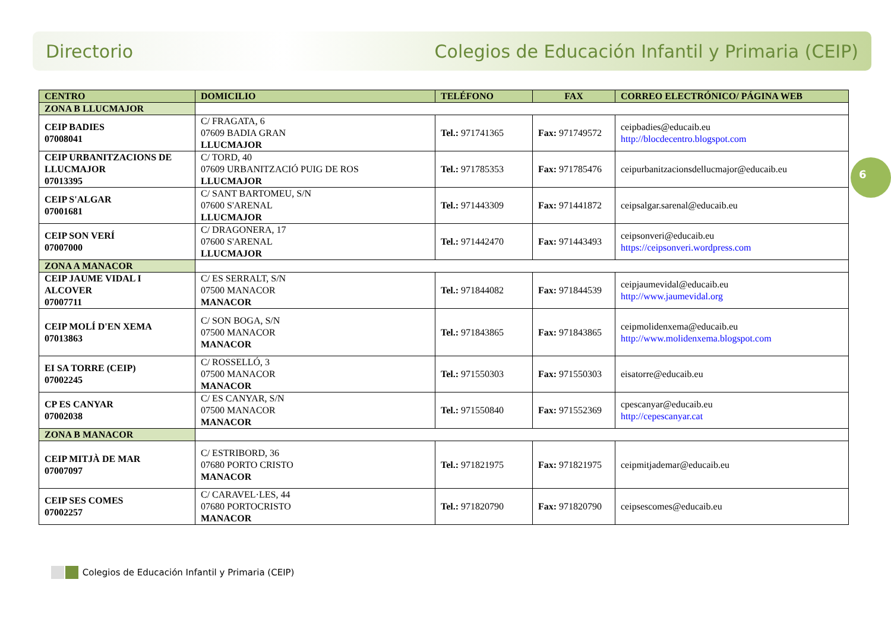Directorio Colegios de Educación Infantil y Primaria (CEIP)
6
| CENTRO | DOMICILIO | TELÉFONO | FAX | CORREO ELECTRÓNICO/ PÁGINA WEB |
| --- | --- | --- | --- | --- |
| ZONA B LLUCMAJOR | | | | |
| CEIP BADIES 07008041 | C/ FRAGATA, 6 07609 BADIA GRAN LLUCMAJOR | Tel.: 971741365 | Fax: 971749572 | ceipbadies@educaib.eu http://blocdecentro.blogspot.com |
| CEIP URBANITZACIONS DE LLUCMAJOR 07013395 | C/ TORD, 40 07609 URBANITZACIÓ PUIG DE ROS LLUCMAJOR | Tel.: 971785353 | Fax: 971785476 | ceipurbanitzacionsdellucmajor@educaib.eu |
| CEIP S'ALGAR 07001681 | C/ SANT BARTOMEU, S/N 07600 S'ARENAL LLUCMAJOR | Tel.: 971443309 | Fax: 971441872 | ceipsalgar.sarenal@educaib.eu |
| CEIP SON VERÍ 07007000 | C/ DRAGONERA, 17 07600 S'ARENAL LLUCMAJOR | Tel.: 971442470 | Fax: 971443493 | ceipsonveri@educaib.eu https://ceipsonveri.wordpress.com |
| ZONA A MANACOR | | | | |
| CEIP JAUME VIDAL I ALCOVER 07007711 | C/ ES SERRALT, S/N 07500 MANACOR MANACOR | Tel.: 971844082 | Fax: 971844539 | ceipjaumevidal@educaib.eu http://www.jaumevidal.org |
| CEIP MOLÍ D'EN XEMA 07013863 | C/ SON BOGA, S/N 07500 MANACOR MANACOR | Tel.: 971843865 | Fax: 971843865 | ceipmolidenxema@educaib.eu http://www.molidenxema.blogspot.com |
| EI SA TORRE (CEIP) 07002245 | C/ ROSSELLÓ, 3 07500 MANACOR MANACOR | Tel.: 971550303 | Fax: 971550303 | eisatorre@educaib.eu |
| CP ES CANYAR 07002038 | C/ ES CANYAR, S/N 07500 MANACOR MANACOR | Tel.: 971550840 | Fax: 971552369 | cpescanyar@educaib.eu http://cepescanyar.cat |
| ZONA B MANACOR | | | | |
| CEIP MITJÀ DE MAR 07007097 | C/ ESTRIBORD, 36 07680 PORTO CRISTO MANACOR | Tel.: 971821975 | Fax: 971821975 | ceipmitjademar@educaib.eu |
| CEIP SES COMES 07002257 | C/ CARAVEL·LES, 44 07680 PORTOCRISTO MANACOR | Tel.: 971820790 | Fax: 971820790 | ceipsescomes@educaib.eu |
Colegios de Educación Infantil y Primaria (CEIP)